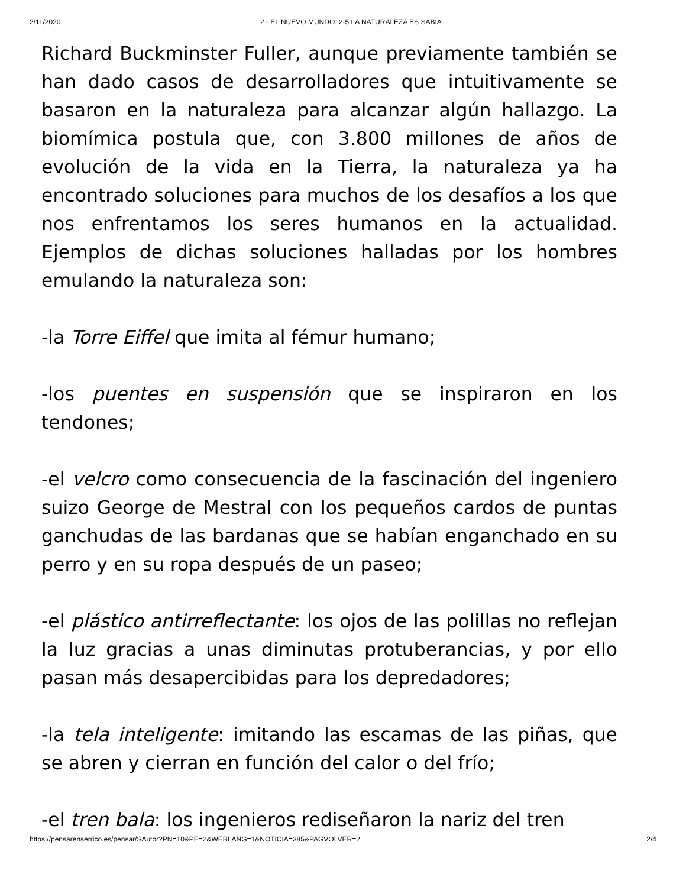2/11/2020 2 - EL NUEVO MUNDO: 2-5 LA NATURALEZA ES SABIA
Richard Buckminster Fuller, aunque previamente también se han dado casos de desarrolladores que intuitivamente se basaron en la naturaleza para alcanzar algún hallazgo. La biomímica postula que, con 3.800 millones de años de evolución de la vida en la Tierra, la naturaleza ya ha encontrado soluciones para muchos de los desafíos a los que nos enfrentamos los seres humanos en la actualidad. Ejemplos de dichas soluciones halladas por los hombres emulando la naturaleza son:
-la Torre Eiffel que imita al fémur humano;
-los puentes en suspensión que se inspiraron en los tendones;
-el velcro como consecuencia de la fascinación del ingeniero suizo George de Mestral con los pequeños cardos de puntas ganchudas de las bardanas que se habían enganchado en su perro y en su ropa después de un paseo;
-el plástico antirreflectante: los ojos de las polillas no reflejan la luz gracias a unas diminutas protuberancias, y por ello pasan más desapercibidas para los depredadores;
-la tela inteligente: imitando las escamas de las piñas, que se abren y cierran en función del calor o del frío;
-el tren bala: los ingenieros rediseñaron la nariz del tren
https://pensarenserrico.es/pensar/SAutor?PN=10&PE=2&WEBLANG=1&NOTICIA=385&PAGVOLVER=2 2/4